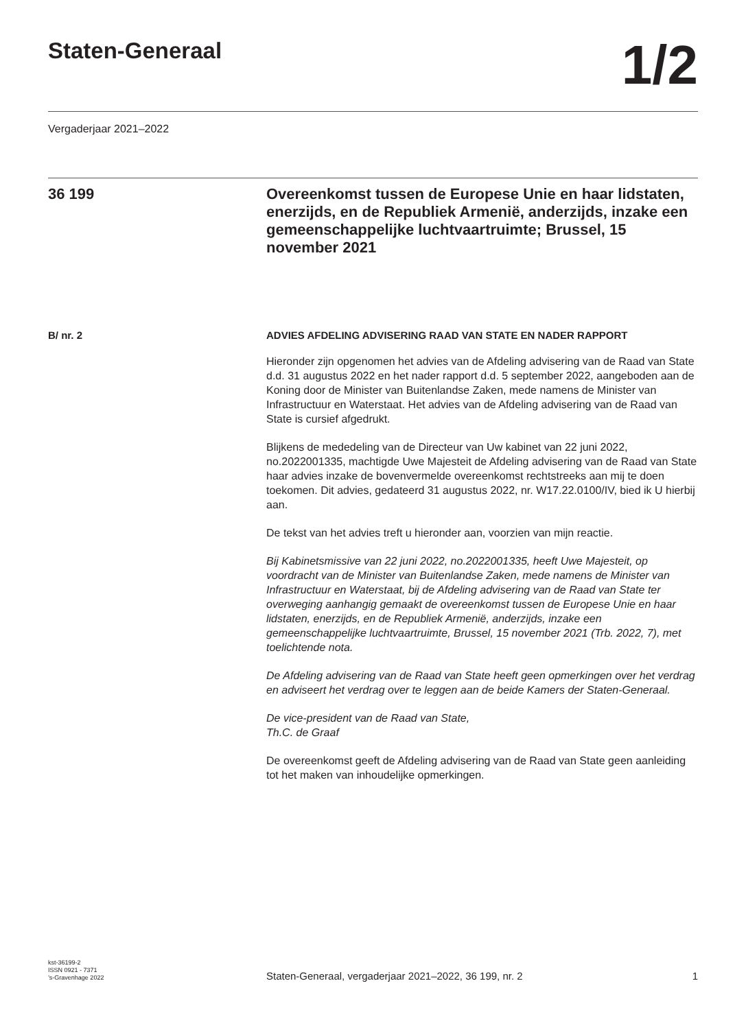Staten-Generaal
1/2
Vergaderjaar 2021–2022
36 199 Overeenkomst tussen de Europese Unie en haar lidstaten, enerzijds, en de Republiek Armenië, anderzijds, inzake een gemeenschappelijke luchtvaartruimte; Brussel, 15 november 2021
B/ nr. 2 ADVIES AFDELING ADVISERING RAAD VAN STATE EN NADER RAPPORT
Hieronder zijn opgenomen het advies van de Afdeling advisering van de Raad van State d.d. 31 augustus 2022 en het nader rapport d.d. 5 september 2022, aangeboden aan de Koning door de Minister van Buitenlandse Zaken, mede namens de Minister van Infrastructuur en Waterstaat. Het advies van de Afdeling advisering van de Raad van State is cursief afgedrukt.
Blijkens de mededeling van de Directeur van Uw kabinet van 22 juni 2022, no.2022001335, machtigde Uwe Majesteit de Afdeling advisering van de Raad van State haar advies inzake de bovenvermelde overeenkomst rechtstreeks aan mij te doen toekomen. Dit advies, gedateerd 31 augustus 2022, nr. W17.22.0100/IV, bied ik U hierbij aan.
De tekst van het advies treft u hieronder aan, voorzien van mijn reactie.
Bij Kabinetsmissive van 22 juni 2022, no.2022001335, heeft Uwe Majesteit, op voordracht van de Minister van Buitenlandse Zaken, mede namens de Minister van Infrastructuur en Waterstaat, bij de Afdeling advisering van de Raad van State ter overweging aanhangig gemaakt de overeenkomst tussen de Europese Unie en haar lidstaten, enerzijds, en de Republiek Armenië, anderzijds, inzake een gemeenschappelijke luchtvaartruimte, Brussel, 15 november 2021 (Trb. 2022, 7), met toelichtende nota.
De Afdeling advisering van de Raad van State heeft geen opmerkingen over het verdrag en adviseert het verdrag over te leggen aan de beide Kamers der Staten-Generaal.
De vice-president van de Raad van State,
Th.C. de Graaf
De overeenkomst geeft de Afdeling advisering van de Raad van State geen aanleiding tot het maken van inhoudelijke opmerkingen.
kst-36199-2
ISSN 0921 - 7371
’s-Gravenhage 2022
Staten-Generaal, vergaderjaar 2021–2022, 36 199, nr. 2
1